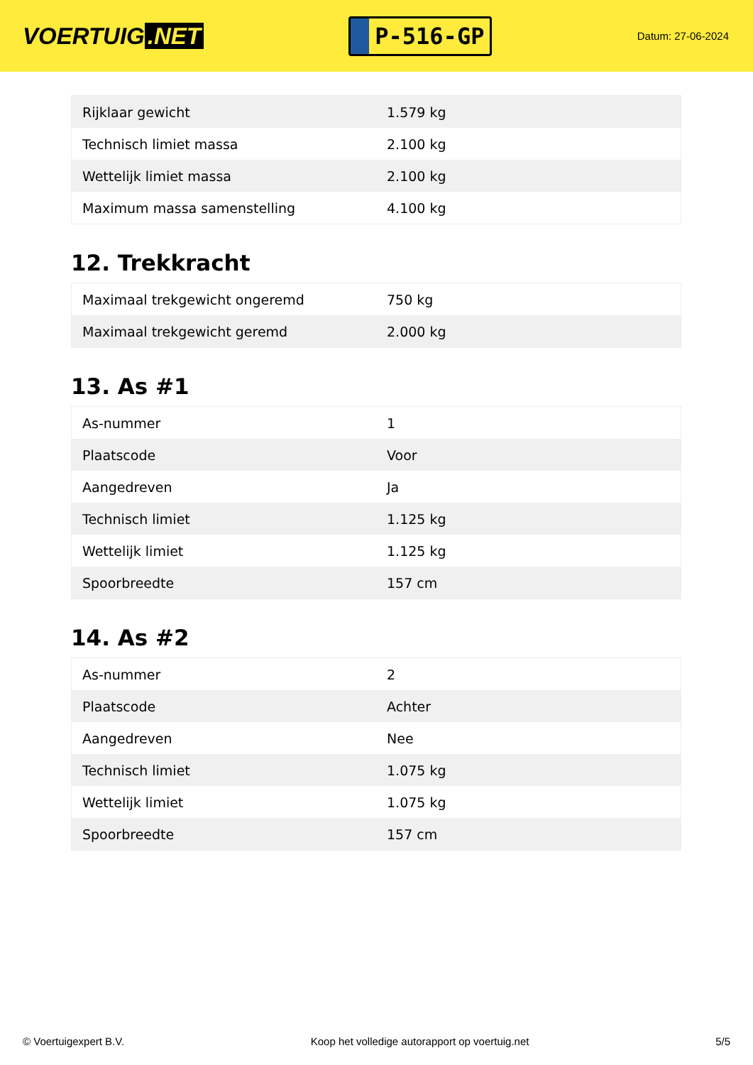VOERTUIG.NET
P-516-GP
Datum: 27-06-2024
| Rijklaar gewicht | 1.579 kg |
| Technisch limiet massa | 2.100 kg |
| Wettelijk limiet massa | 2.100 kg |
| Maximum massa samenstelling | 4.100 kg |
12. Trekkracht
| Maximaal trekgewicht ongeremd | 750 kg |
| Maximaal trekgewicht geremd | 2.000 kg |
13. As #1
| As-nummer | 1 |
| Plaatscode | Voor |
| Aangedreven | Ja |
| Technisch limiet | 1.125 kg |
| Wettelijk limiet | 1.125 kg |
| Spoorbreedte | 157 cm |
14. As #2
| As-nummer | 2 |
| Plaatscode | Achter |
| Aangedreven | Nee |
| Technisch limiet | 1.075 kg |
| Wettelijk limiet | 1.075 kg |
| Spoorbreedte | 157 cm |
© Voertuigexpert B.V. Koop het volledige autorapport op voertuig.net 5/5